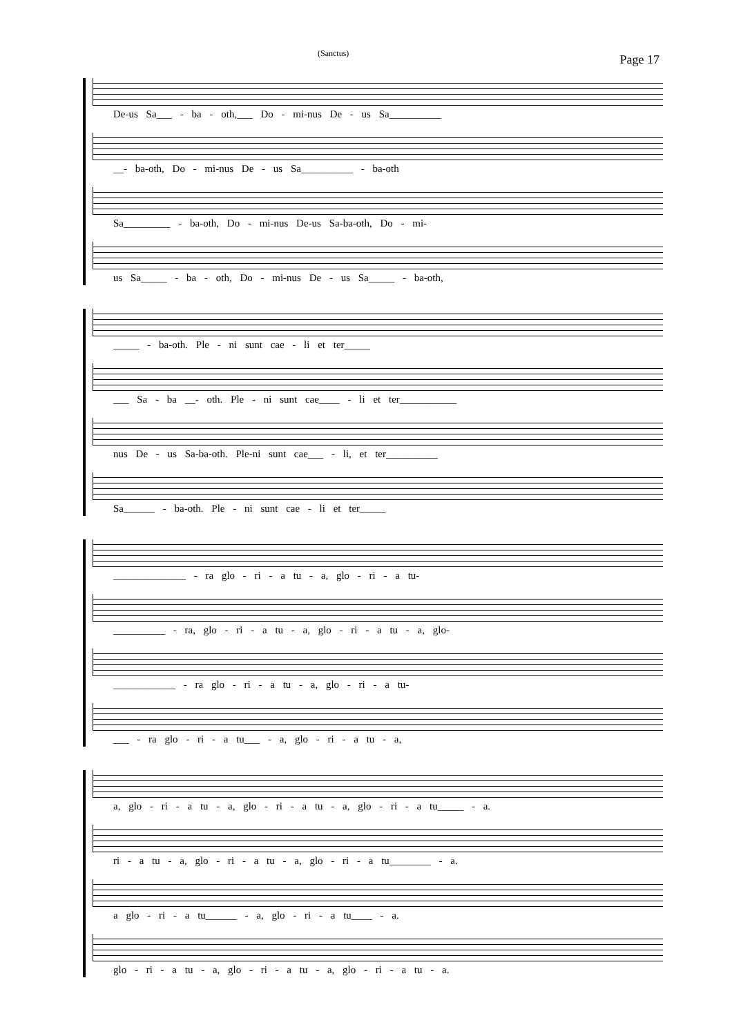(Sanctus) Page 17
De-us Sa___ - ba - oth,___ Do - mi-nus De - us Sa__________
__- ba-oth, Do - mi-nus De - us Sa__________ - ba-oth
Sa_________ - ba-oth, Do - mi-nus De-us Sa-ba-oth, Do - mi-
us Sa_____ - ba - oth, Do - mi-nus De - us Sa_____ - ba-oth,
_____ - ba-oth. Ple - ni sunt cae - li et ter_____
___ Sa - ba __- oth. Ple - ni sunt cae____ - li et ter___________
nus De - us Sa-ba-oth. Ple-ni sunt cae___ - li, et ter__________
Sa______ - ba-oth. Ple - ni sunt cae - li et ter_____
______________ - ra glo - ri - a tu - a, glo - ri - a tu-
__________ - ra, glo - ri - a tu - a, glo - ri - a tu - a, glo-
____________ - ra glo - ri - a tu - a, glo - ri - a tu-
___ - ra glo - ri - a tu___ - a, glo - ri - a tu - a,
a, glo - ri - a tu - a, glo - ri - a tu - a, glo - ri - a tu_____ - a.
ri - a tu - a, glo - ri - a tu - a, glo - ri - a tu________ - a.
a glo - ri - a tu______ - a, glo - ri - a tu____ - a.
glo - ri - a tu - a, glo - ri - a tu - a, glo - ri - a tu - a.